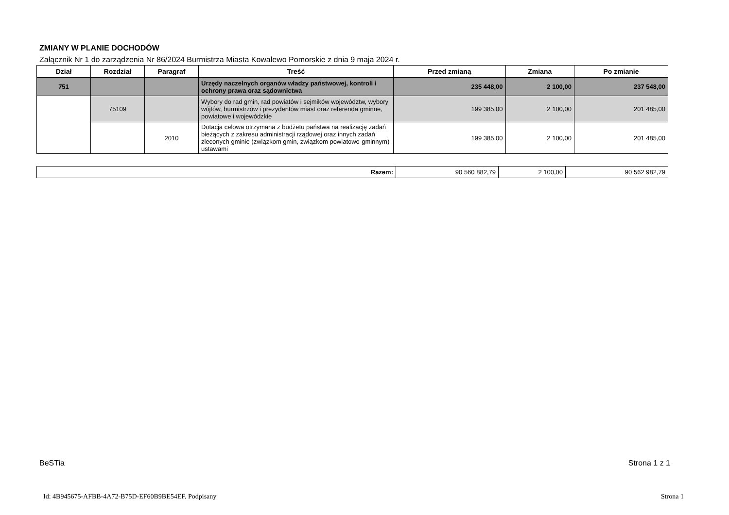ZMIANY W PLANIE DOCHODÓW
Załącznik Nr 1 do zarządzenia Nr 86/2024 Burmistrza Miasta Kowalewo Pomorskie z dnia 9 maja 2024 r.
| Dział | Rozdział | Paragraf | Treść | Przed zmianą | Zmiana | Po zmianie |
| --- | --- | --- | --- | --- | --- | --- |
| 751 | | | Urzędy naczelnych organów władzy państwowej, kontroli i ochrony prawa oraz sądownictwa | 235 448,00 | 2 100,00 | 237 548,00 |
| | 75109 | | Wybory do rad gmin, rad powiatów i sejmików województw, wybory wójtów, burmistrzów i prezydentów miast oraz referenda gminne, powiatowe i wojewódzkie | 199 385,00 | 2 100,00 | 201 485,00 |
| | | 2010 | Dotacja celowa otrzymana z budżetu państwa na realizację zadań bieżących z zakresu administracji rządowej oraz innych zadań zleconych gminie (związkom gmin, związkom powiatowo-gminnym) ustawami | 199 385,00 | 2 100,00 | 201 485,00 |
| Razem: | 90 560 882,79 | 2 100,00 | 90 562 982,79 |
BeSTia Strona 1 z 1
Id: 4B945675-AFBB-4A72-B75D-EF60B9BE54EF. Podpisany Strona 1